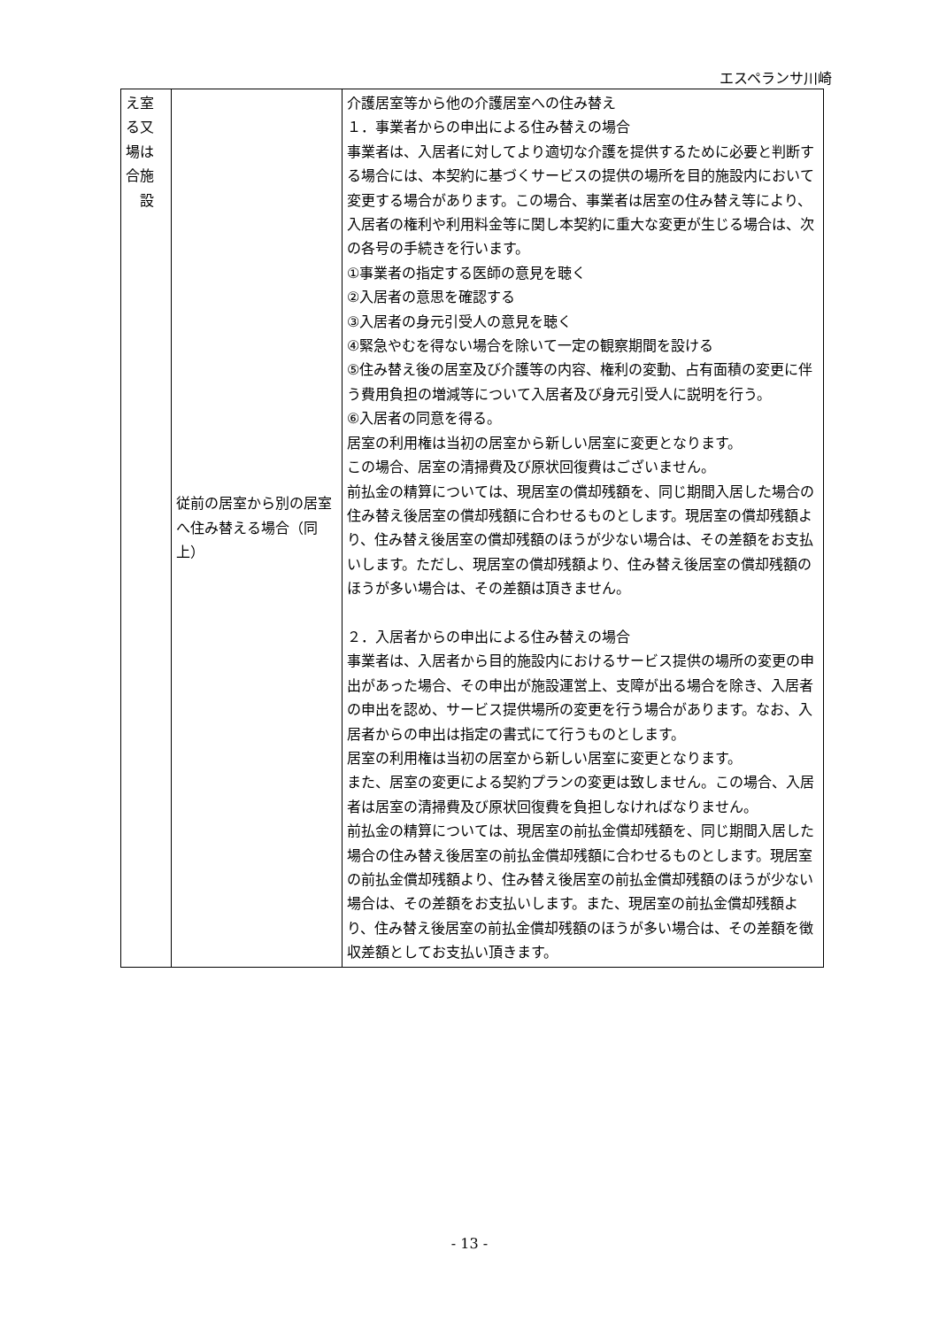エスペランサ川崎
| え室 る又 場は 合施 設 | 従前の居室から別の居室へ住み替える場合（同上） | 介護居室等から他の介護居室への住み替え １．事業者からの申出による住み替えの場合 事業者は、入居者に対してより適切な介護を提供するために必要と判断する場合には、本契約に基づくサービスの提供の場所を目的施設内において変更する場合があります。この場合、事業者は居室の住み替え等により、入居者の権利や利用料金等に関し本契約に重大な変更が生じる場合は、次の各号の手続きを行います。 ①事業者の指定する医師の意見を聴く ②入居者の意思を確認する ③入居者の身元引受人の意見を聴く ④緊急やむを得ない場合を除いて一定の観察期間を設ける ⑤住み替え後の居室及び介護等の内容、権利の変動、占有面積の変更に伴う費用負担の増減等について入居者及び身元引受人に説明を行う。 ⑥入居者の同意を得る。 居室の利用権は当初の居室から新しい居室に変更となります。 この場合、居室の清掃費及び原状回復費はございません。 前払金の精算については、現居室の償却残額を、同じ期間入居した場合の住み替え後居室の償却残額に合わせるものとします。現居室の償却残額より、住み替え後居室の償却残額のほうが少ない場合は、その差額をお支払いします。ただし、現居室の償却残額より、住み替え後居室の償却残額のほうが多い場合は、その差額は頂きません。 ２．入居者からの申出による住み替えの場合 事業者は、入居者から目的施設内におけるサービス提供の場所の変更の申出があった場合、その申出が施設運営上、支障が出る場合を除き、入居者の申出を認め、サービス提供場所の変更を行う場合があります。なお、入居者からの申出は指定の書式にて行うものとします。 居室の利用権は当初の居室から新しい居室に変更となります。 また、居室の変更による契約プランの変更は致しません。この場合、入居者は居室の清掃費及び原状回復費を負担しなければなりません。 前払金の精算については、現居室の前払金償却残額を、同じ期間入居した場合の住み替え後居室の前払金償却残額に合わせるものとします。現居室の前払金償却残額より、住み替え後居室の前払金償却残額のほうが少ない場合は、その差額をお支払いします。また、現居室の前払金償却残額より、住み替え後居室の前払金償却残額のほうが多い場合は、その差額を徴収差額としてお支払い頂きます。 |
- 13 -